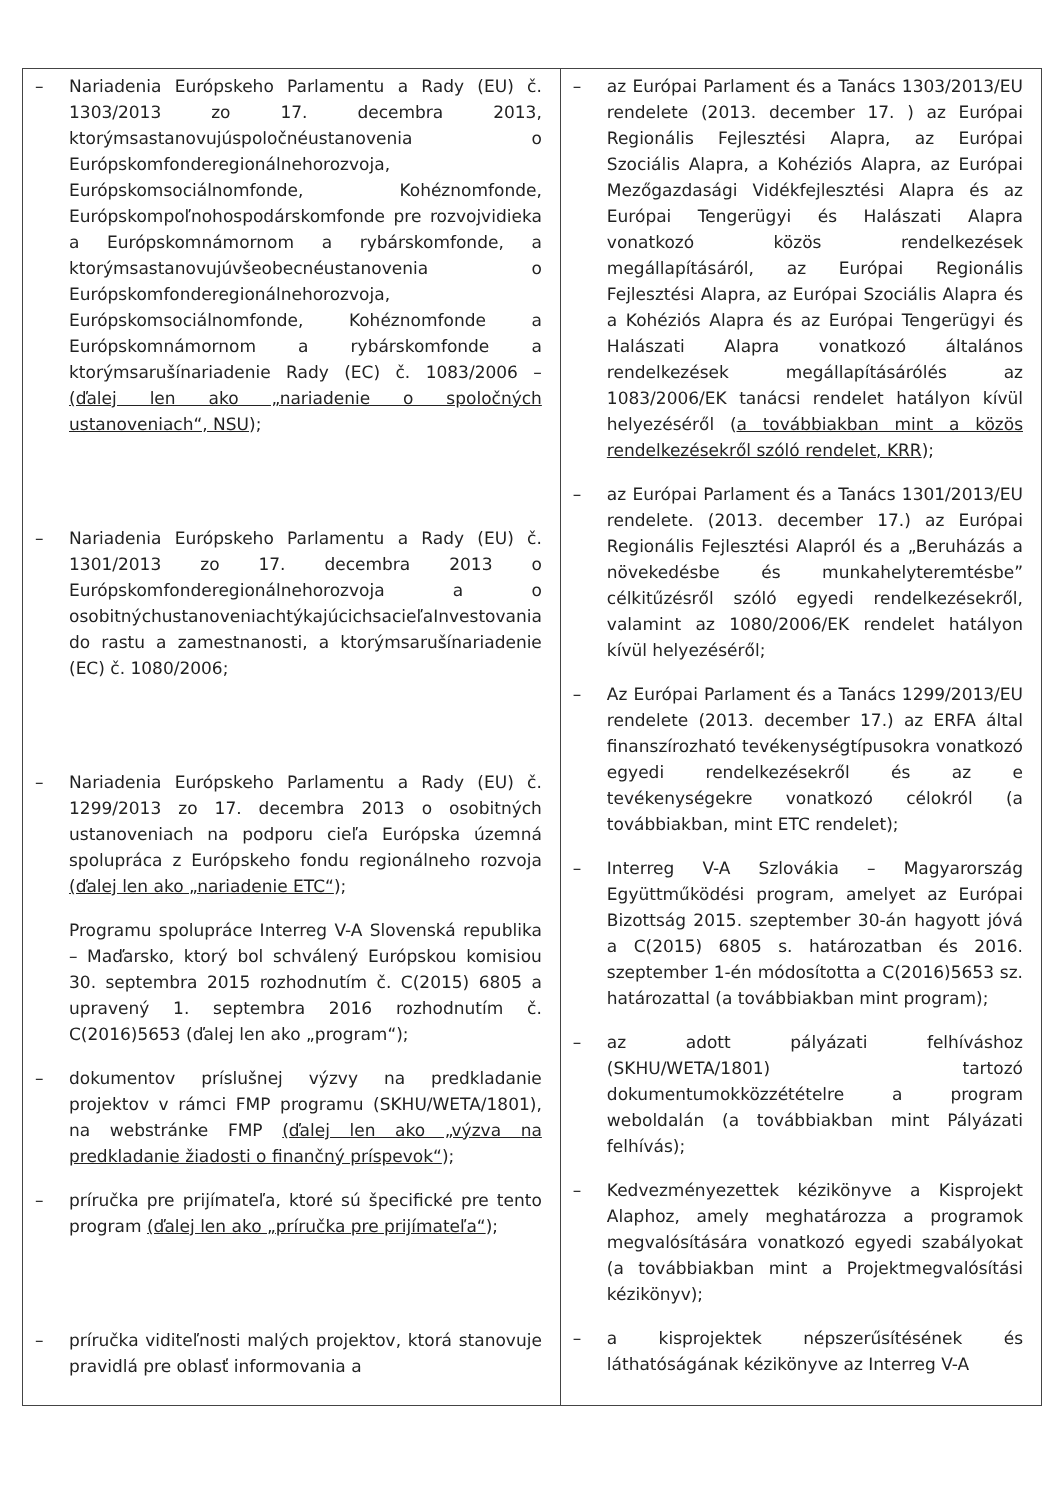| – Nariadenia Európskeho Parlamentu a Rady (EU) č. 1303/2013 zo 17. decembra 2013, ktorýmsastanovujúspoločnéustanovenia o Európskomfonderegionálnehorozvoja, Európskomsociálnomfonde, Kohéznomfonde, Európskompoľnohospodárskomfonde pre rozvojvidieka a Európskomnámornom a rybárskomfonde, a ktorýmsastanovujúvšeobecnéustanovenia o Európskomfonderegionálnehorozvoja, Európskomsociálnomfonde, Kohéznomfonde a Európskomnámornom a rybárskomfonde a ktorýmsarušínariadenie Rady (EC) č. 1083/2006 – (ďalej len ako „nariadenie o spoločných ustanoveniach“, NSU ); – Nariadenia Európskeho Parlamentu a Rady (EU) č. 1301/2013 zo 17. decembra 2013 o Európskomfonderegionálnehorozvoja a o osobitnýchustanoveniachtýkajúcichsacieľaInvestovania do rastu a zamestnanosti, a ktorýmsarušínariadenie (EC) č. 1080/2006; – Nariadenia Európskeho Parlamentu a Rady (EU) č. 1299/2013 zo 17. decembra 2013 o osobitných ustanoveniach na podporu cieľa Európska územná spolupráca z Európskeho fondu regionálneho rozvoja (ďalej len ako „nariadenie ETC“ ); Programu spolupráce Interreg V-A Slovenská republika – Maďarsko, ktorý bol schválený Európskou komisiou 30. septembra 2015 rozhodnutím č. C(2015) 6805 a upravený 1. septembra 2016 rozhodnutím č. C(2016)5653 (ďalej len ako „program“); – dokumentov príslušnej výzvy na predkladanie projektov v rámci FMP programu (SKHU/WETA/1801), na webstránke FMP (ďalej len ako „výzva na predkladanie žiadosti o finančný príspevok“ ); – príručka pre prijímateľa, ktoré sú špecifické pre tento program (ďalej len ako „príručka pre prijímateľa“ ); – príručka viditeľnosti malých projektov, ktorá stanovuje pravidlá pre oblasť informovania a | – az Európai Parlament és a Tanács 1303/2013/EU rendelete (2013. december 17. ) az Európai Regionális Fejlesztési Alapra, az Európai Szociális Alapra, a Kohéziós Alapra, az Európai Mezőgazdasági Vidékfejlesztési Alapra és az Európai Tengerügyi és Halászati Alapra vonatkozó közös rendelkezések megállapításáról, az Európai Regionális Fejlesztési Alapra, az Európai Szociális Alapra és a Kohéziós Alapra és az Európai Tengerügyi és Halászati Alapra vonatkozó általános rendelkezések megállapításárólés az 1083/2006/EK tanácsi rendelet hatályon kívül helyezéséről ( a továbbiakban mint a közös rendelkezésekről szóló rendelet, KRR ); – az Európai Parlament és a Tanács 1301/2013/EU rendelete. (2013. december 17.) az Európai Regionális Fejlesztési Alapról és a „Beruházás a növekedésbe és munkahelyteremtésbe” célkitűzésről szóló egyedi rendelkezésekről, valamint az 1080/2006/EK rendelet hatályon kívül helyezéséről; – Az Európai Parlament és a Tanács 1299/2013/EU rendelete (2013. december 17.) az ERFA által finanszírozható tevékenységtípusokra vonatkozó egyedi rendelkezésekről és az e tevékenységekre vonatkozó célokról (a továbbiakban, mint ETC rendelet); – Interreg V-A Szlovákia – Magyarország Együttműködési program, amelyet az Európai Bizottság 2015. szeptember 30-án hagyott jóvá a C(2015) 6805 s. határozatban és 2016. szeptember 1-én módosította a C(2016)5653 sz. határozattal (a továbbiakban mint program); – az adott pályázati felhíváshoz (SKHU/WETA/1801) tartozó dokumentumokközzétételre a program weboldalán (a továbbiakban mint Pályázati felhívás); – Kedvezményezettek kézikönyve a Kisprojekt Alaphoz, amely meghatározza a programok megvalósítására vonatkozó egyedi szabályokat (a továbbiakban mint a Projektmegvalósítási kézikönyv); – a kisprojektek népszerűsítésének és láthatóságának kézikönyve az Interreg V-A |